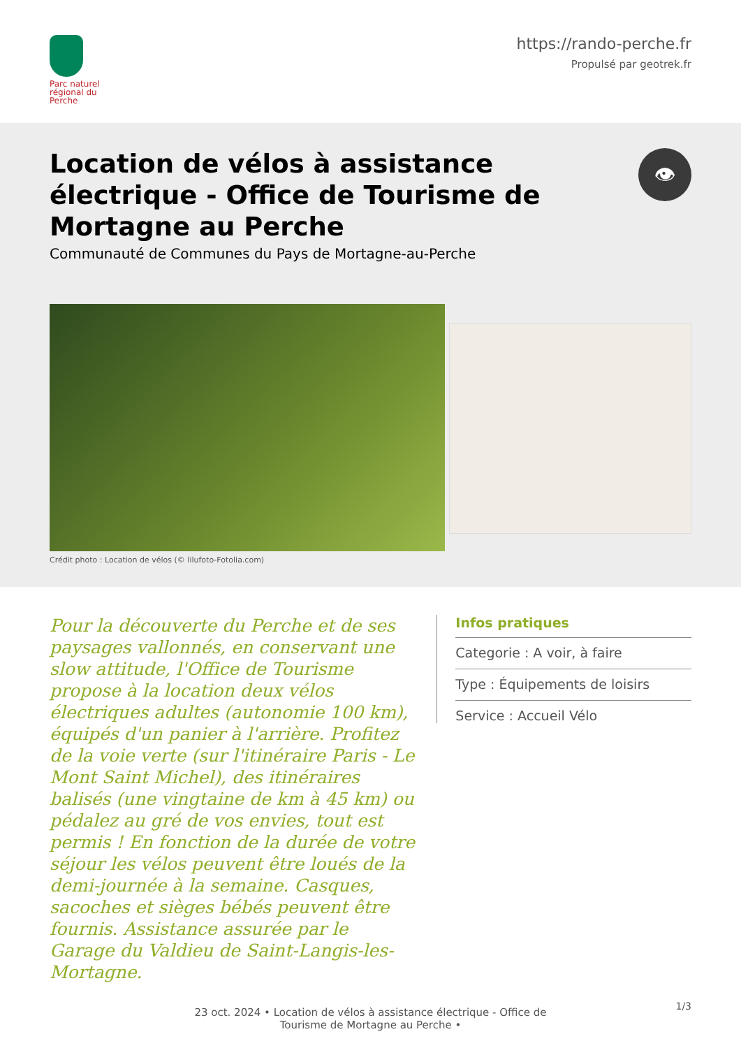Parc naturel régional du Perche
https://rando-perche.fr
Propulsé par geotrek.fr
Location de vélos à assistance électrique - Office de Tourisme de Mortagne au Perche
Communauté de Communes du Pays de Mortagne-au-Perche
👁
Crédit photo : Location de vélos (© lilufoto-Fotolia.com)
Pour la découverte du Perche et de ses paysages vallonnés, en conservant une slow attitude, l'Office de Tourisme propose à la location deux vélos électriques adultes (autonomie 100 km), équipés d'un panier à l'arrière. Profitez de la voie verte (sur l'itinéraire Paris - Le Mont Saint Michel), des itinéraires balisés (une vingtaine de km à 45 km) ou pédalez au gré de vos envies, tout est permis ! En fonction de la durée de votre séjour les vélos peuvent être loués de la demi-journée à la semaine. Casques, sacoches et sièges bébés peuvent être fournis. Assistance assurée par le Garage du Valdieu de Saint-Langis-les-Mortagne.
Infos pratiques
Categorie : A voir, à faire
Type : Équipements de loisirs
Service : Accueil Vélo
23 oct. 2024 • Location de vélos à assistance électrique - Office de
Tourisme de Mortagne au Perche •
1/3